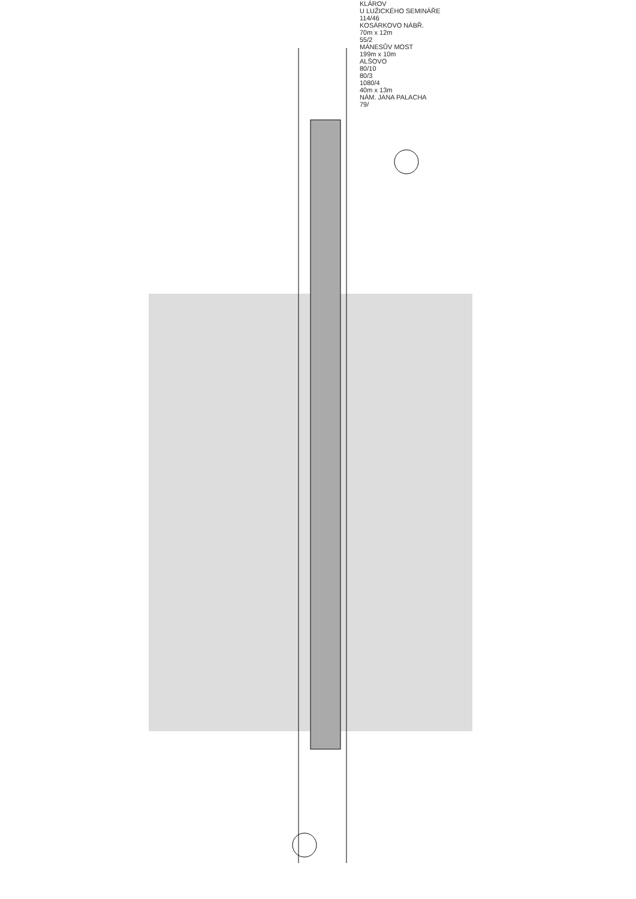KLÁROV
U LUŽICKÉHO SEMINÁŘE
114/46
KOSÁRKOVO NÁBŘ.
70m x 12m
55/2
MÁNESŮV MOST
199m x 10m
ALŠOVO
80/10
80/3
1080/4
40m x 13m
NÁM. JANA PALACHA
79/